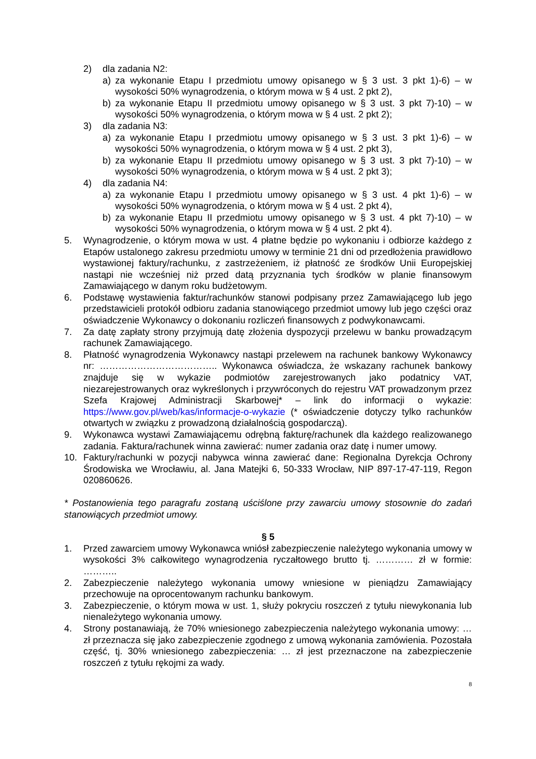2) dla zadania N2:
a) za wykonanie Etapu I przedmiotu umowy opisanego w § 3 ust. 3 pkt 1)-6) – w wysokości 50% wynagrodzenia, o którym mowa w § 4 ust. 2 pkt 2),
b) za wykonanie Etapu II przedmiotu umowy opisanego w § 3 ust. 3 pkt 7)-10) – w wysokości 50% wynagrodzenia, o którym mowa w § 4 ust. 2 pkt 2);
3) dla zadania N3:
a) za wykonanie Etapu I przedmiotu umowy opisanego w § 3 ust. 3 pkt 1)-6) – w wysokości 50% wynagrodzenia, o którym mowa w § 4 ust. 2 pkt 3),
b) za wykonanie Etapu II przedmiotu umowy opisanego w § 3 ust. 3 pkt 7)-10) – w wysokości 50% wynagrodzenia, o którym mowa w § 4 ust. 2 pkt 3);
4) dla zadania N4:
a) za wykonanie Etapu I przedmiotu umowy opisanego w § 3 ust. 4 pkt 1)-6) – w wysokości 50% wynagrodzenia, o którym mowa w § 4 ust. 2 pkt 4),
b) za wykonanie Etapu II przedmiotu umowy opisanego w § 3 ust. 4 pkt 7)-10) – w wysokości 50% wynagrodzenia, o którym mowa w § 4 ust. 2 pkt 4).
5. Wynagrodzenie, o którym mowa w ust. 4 płatne będzie po wykonaniu i odbiorze każdego z Etapów ustalonego zakresu przedmiotu umowy w terminie 21 dni od przedłożenia prawidłowo wystawionej faktury/rachunku, z zastrzeżeniem, iż płatność ze środków Unii Europejskiej nastąpi nie wcześniej niż przed datą przyznania tych środków w planie finansowym Zamawiającego w danym roku budżetowym.
6. Podstawę wystawienia faktur/rachunków stanowi podpisany przez Zamawiającego lub jego przedstawicieli protokół odbioru zadania stanowiącego przedmiot umowy lub jego części oraz oświadczenie Wykonawcy o dokonaniu rozliczeń finansowych z podwykonawcami.
7. Za datę zapłaty strony przyjmują datę złożenia dyspozycji przelewu w banku prowadzącym rachunek Zamawiającego.
8. Płatność wynagrodzenia Wykonawcy nastąpi przelewem na rachunek bankowy Wykonawcy nr: ……………………………….. Wykonawca oświadcza, że wskazany rachunek bankowy znajduje się w wykazie podmiotów zarejestrowanych jako podatnicy VAT, niezarejestrowanych oraz wykreślonych i przywróconych do rejestru VAT prowadzonym przez Szefa Krajowej Administracji Skarbowej* – link do informacji o wykazie: https://www.gov.pl/web/kas/informacje-o-wykazie (* oświadczenie dotyczy tylko rachunków otwartych w związku z prowadzoną działalnością gospodarczą).
9. Wykonawca wystawi Zamawiającemu odrębną fakturę/rachunek dla każdego realizowanego zadania. Faktura/rachunek winna zawierać: numer zadania oraz datę i numer umowy.
10. Faktury/rachunki w pozycji nabywca winna zawierać dane: Regionalna Dyrekcja Ochrony Środowiska we Wrocławiu, al. Jana Matejki 6, 50-333 Wrocław, NIP 897-17-47-119, Regon 020860626.
* Postanowienia tego paragrafu zostaną uściślone przy zawarciu umowy stosownie do zadań stanowiących przedmiot umowy.
§ 5
1. Przed zawarciem umowy Wykonawca wniósł zabezpieczenie należytego wykonania umowy w wysokości 3% całkowitego wynagrodzenia ryczałtowego brutto tj. ………… zł w formie: ………..
2. Zabezpieczenie należytego wykonania umowy wniesione w pieniądzu Zamawiający przechowuje na oprocentowanym rachunku bankowym.
3. Zabezpieczenie, o którym mowa w ust. 1, służy pokryciu roszczeń z tytułu niewykonania lub nienależytego wykonania umowy.
4. Strony postanawiają, że 70% wniesionego zabezpieczenia należytego wykonania umowy: … zł przeznacza się jako zabezpieczenie zgodnego z umową wykonania zamówienia. Pozostała część, tj. 30% wniesionego zabezpieczenia: … zł jest przeznaczone na zabezpieczenie roszczeń z tytułu rękojmi za wady.
8